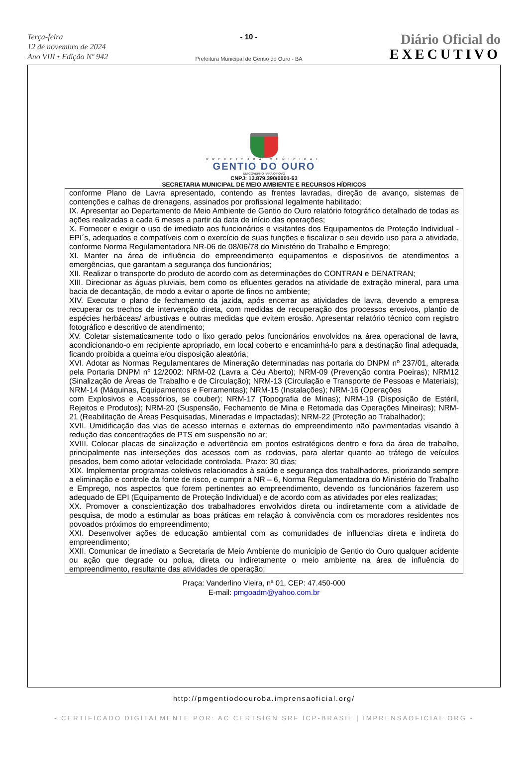Terça-feira
12 de novembro de 2024
Ano VIII • Edição Nº 942
- 10 -
Prefeitura Municipal de Gentio do Ouro - BA
Diário Oficial do
EXECUTIVO
PREFEITURA MUNICIPAL
GENTIO DO OURO
UM GOVERNO PARA O POVO
CNPJ: 13.879.390/0001-63
SECRETARIA MUNICIPAL DE MEIO AMBIENTE E RECURSOS HÍDRICOS
conforme Plano de Lavra apresentado, contendo as frentes lavradas, direção de avanço, sistemas de contenções e calhas de drenagens, assinados por profissional legalmente habilitado;
IX. Apresentar ao Departamento de Meio Ambiente de Gentio do Ouro relatório fotográfico detalhado de todas as ações realizadas a cada 6 meses a partir da data de início das operações;
X. Fornecer e exigir o uso de imediato aos funcionários e visitantes dos Equipamentos de Proteção Individual - EPI´s, adequados e compatíveis com o exercício de suas funções e fiscalizar o seu devido uso para a atividade, conforme Norma Regulamentadora NR-06 de 08/06/78 do Ministério do Trabalho e Emprego;
XI. Manter na área de influência do empreendimento equipamentos e dispositivos de atendimentos a emergências, que garantam a segurança dos funcionários;
XII. Realizar o transporte do produto de acordo com as determinações do CONTRAN e DENATRAN;
XIII. Direcionar as águas pluviais, bem como os efluentes gerados na atividade de extração mineral, para uma bacia de decantação, de modo a evitar o aporte de finos no ambiente;
XIV. Executar o plano de fechamento da jazida, após encerrar as atividades de lavra, devendo a empresa recuperar os trechos de intervenção direta, com medidas de recuperação dos processos erosivos, plantio de espécies herbáceas/ arbustivas e outras medidas que evitem erosão. Apresentar relatório técnico com registro fotográfico e descritivo de atendimento;
XV. Coletar sistematicamente todo o lixo gerado pelos funcionários envolvidos na área operacional de lavra, acondicionando-o em recipiente apropriado, em local coberto e encaminhá-lo para a destinação final adequada, ficando proibida a queima e/ou disposição aleatória;
XVI. Adotar as Normas Regulamentares de Mineração determinadas nas portaria do DNPM nº 237/01, alterada pela Portaria DNPM nº 12/2002: NRM-02 (Lavra a Céu Aberto); NRM-09 (Prevenção contra Poeiras); NRM12 (Sinalização de Áreas de Trabalho e de Circulação); NRM-13 (Circulação e Transporte de Pessoas e Materiais); NRM-14 (Máquinas, Equipamentos e Ferramentas); NRM-15 (Instalações); NRM-16 (Operações
com Explosivos e Acessórios, se couber); NRM-17 (Topografia de Minas); NRM-19 (Disposição de Estéril, Rejeitos e Produtos); NRM-20 (Suspensão, Fechamento de Mina e Retomada das Operações Mineiras); NRM-21 (Reabilitação de Áreas Pesquisadas, Mineradas e Impactadas); NRM-22 (Proteção ao Trabalhador);
XVII. Umidificação das vias de acesso internas e externas do empreendimento não pavimentadas visando à redução das concentrações de PTS em suspensão no ar;
XVIII. Colocar placas de sinalização e advertência em pontos estratégicos dentro e fora da área de trabalho, principalmente nas interseções dos acessos com as rodovias, para alertar quanto ao tráfego de veículos pesados, bem como adotar velocidade controlada. Prazo: 30 dias;
XIX. Implementar programas coletivos relacionados à saúde e segurança dos trabalhadores, priorizando sempre a eliminação e controle da fonte de risco, e cumprir a NR – 6, Norma Regulamentadora do Ministério do Trabalho e Emprego, nos aspectos que forem pertinentes ao empreendimento, devendo os funcionários fazerem uso adequado de EPI (Equipamento de Proteção Individual) e de acordo com as atividades por eles realizadas;
XX. Promover a conscientização dos trabalhadores envolvidos direta ou indiretamente com a atividade de pesquisa, de modo a estimular as boas práticas em relação à convivência com os moradores residentes nos povoados próximos do empreendimento;
XXI. Desenvolver ações de educação ambiental com as comunidades de influencias direta e indireta do empreendimento;
XXII. Comunicar de imediato a Secretaria de Meio Ambiente do município de Gentio do Ouro qualquer acidente ou ação que degrade ou polua, direta ou indiretamente o meio ambiente na área de influência do empreendimento, resultante das atividades de operação;
Praça: Vanderlino Vieira, nª 01, CEP: 47.450-000
E-mail: pmgoadm@yahoo.com.br
http://pmgentiodoouroba.imprensaoficial.org/
- CERTIFICADO DIGITALMENTE POR: AC CERTSIGN SRF ICP-BRASIL | IMPRENSAOFICIAL.ORG -